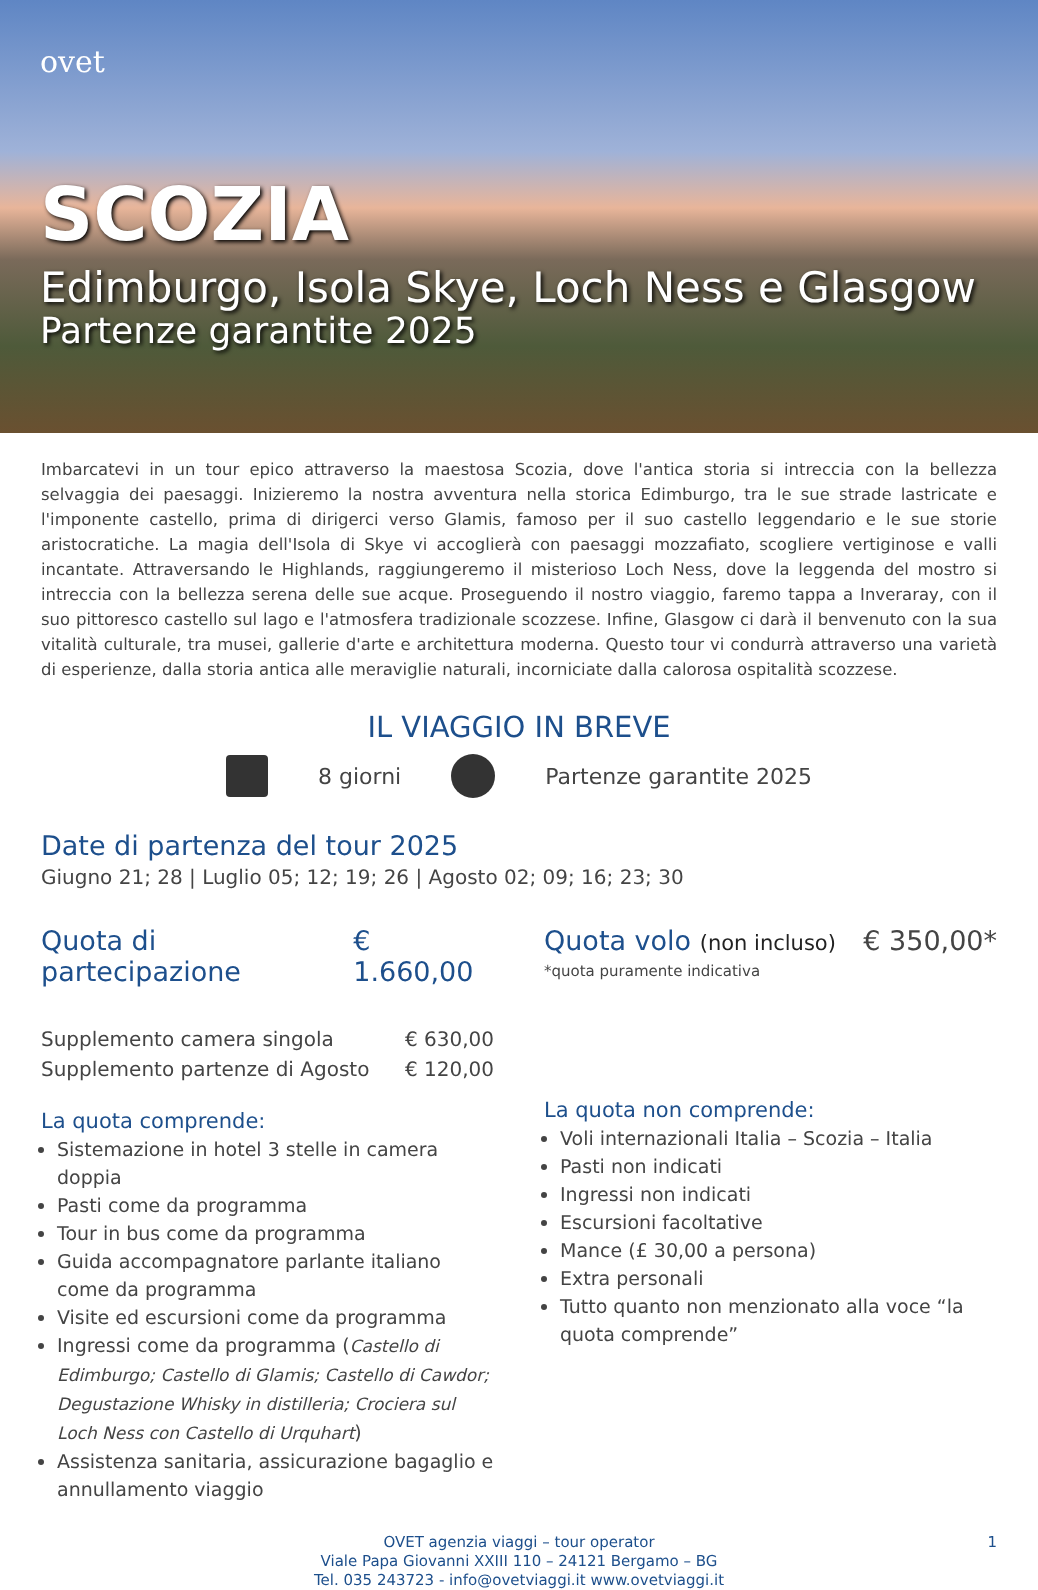ovet
SCOZIA
Edimburgo, Isola Skye, Loch Ness e Glasgow
Partenze garantite 2025
Imbarcatevi in un tour epico attraverso la maestosa Scozia, dove l'antica storia si intreccia con la bellezza selvaggia dei paesaggi. Inizieremo la nostra avventura nella storica Edimburgo, tra le sue strade lastricate e l'imponente castello, prima di dirigerci verso Glamis, famoso per il suo castello leggendario e le sue storie aristocratiche. La magia dell'Isola di Skye vi accoglierà con paesaggi mozzafiato, scogliere vertiginose e valli incantate. Attraversando le Highlands, raggiungeremo il misterioso Loch Ness, dove la leggenda del mostro si intreccia con la bellezza serena delle sue acque. Proseguendo il nostro viaggio, faremo tappa a Inveraray, con il suo pittoresco castello sul lago e l'atmosfera tradizionale scozzese. Infine, Glasgow ci darà il benvenuto con la sua vitalità culturale, tra musei, gallerie d'arte e architettura moderna. Questo tour vi condurrà attraverso una varietà di esperienze, dalla storia antica alle meraviglie naturali, incorniciate dalla calorosa ospitalità scozzese.
IL VIAGGIO IN BREVE
8 giorni Partenze garantite 2025
Date di partenza del tour 2025
Giugno 21; 28 | Luglio 05; 12; 19; 26 | Agosto 02; 09; 16; 23; 30
Quota di partecipazione € 1.660,00
Supplemento camera singola € 630,00
Supplemento partenze di Agosto € 120,00
La quota comprende:
Sistemazione in hotel 3 stelle in camera doppia
Pasti come da programma
Tour in bus come da programma
Guida accompagnatore parlante italiano come da programma
Visite ed escursioni come da programma
Ingressi come da programma (Castello di Edimburgo; Castello di Glamis; Castello di Cawdor; Degustazione Whisky in distilleria; Crociera sul Loch Ness con Castello di Urquhart)
Assistenza sanitaria, assicurazione bagaglio e annullamento viaggio
Quota volo (non incluso) € 350,00*
*quota puramente indicativa
La quota non comprende:
Voli internazionali Italia – Scozia – Italia
Pasti non indicati
Ingressi non indicati
Escursioni facoltative
Mance (£ 30,00 a persona)
Extra personali
Tutto quanto non menzionato alla voce “la quota comprende”
OVET agenzia viaggi – tour operator
Viale Papa Giovanni XXIII 110 – 24121 Bergamo – BG
Tel. 035 243723 - info@ovetviaggi.it www.ovetviaggi.it 1